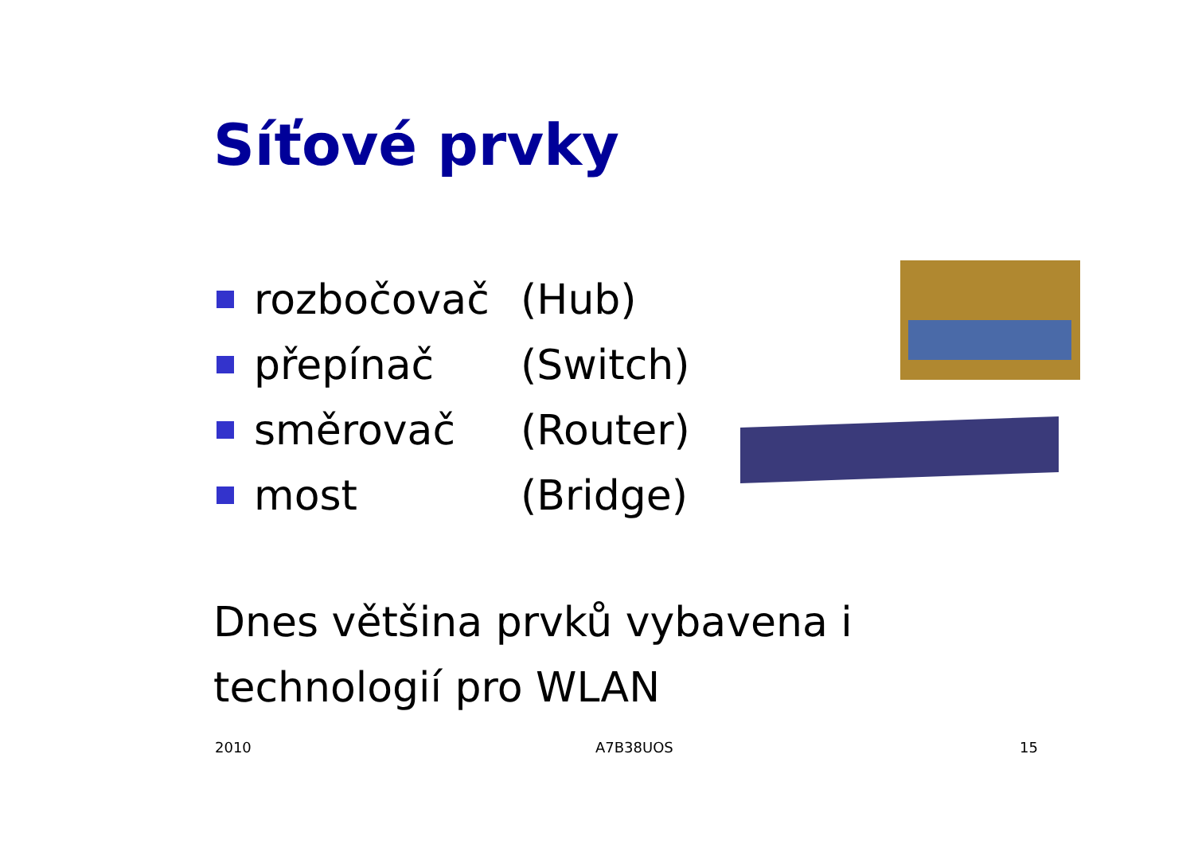Síťové prvky
rozbočovač (Hub)
přepínač (Switch)
směrovač (Router)
most (Bridge)
Dnes většina prvků vybavena i technologií pro WLAN
2010 A7B38UOS 15